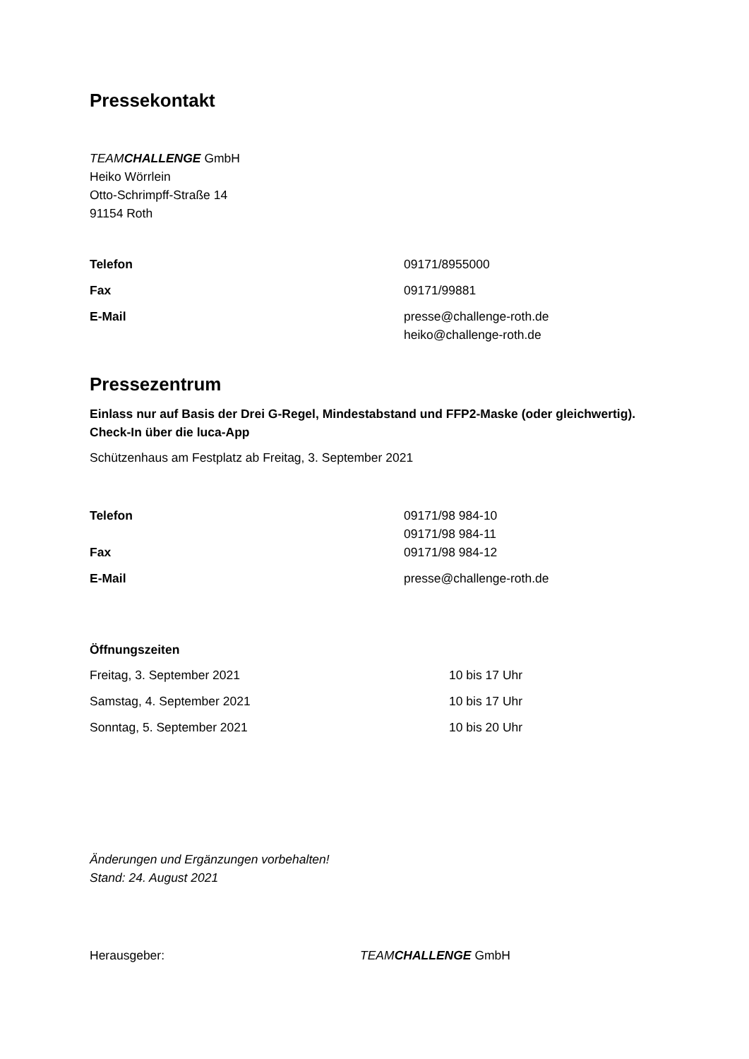Pressekontakt
TEAMCHALLENGE GmbH
Heiko Wörrlein
Otto-Schrimpff-Straße 14
91154 Roth
| Telefon | 09171/8955000 |
| Fax | 09171/99881 |
| E-Mail | presse@challenge-roth.de heiko@challenge-roth.de |
Pressezentrum
Einlass nur auf Basis der Drei G-Regel, Mindestabstand und FFP2-Maske (oder gleichwertig). Check-In über die luca-App
Schützenhaus am Festplatz ab Freitag, 3. September 2021
| Telefon | 09171/98 984-10 09171/98 984-11 |
| Fax | 09171/98 984-12 |
| E-Mail | presse@challenge-roth.de |
Öffnungszeiten
| Freitag, 3. September 2021 | 10 bis 17 Uhr |
| Samstag, 4. September 2021 | 10 bis 17 Uhr |
| Sonntag, 5. September 2021 | 10 bis 20 Uhr |
Änderungen und Ergänzungen vorbehalten!
Stand: 24. August 2021
| Herausgeber: | TEAM CHALLENGE GmbH |